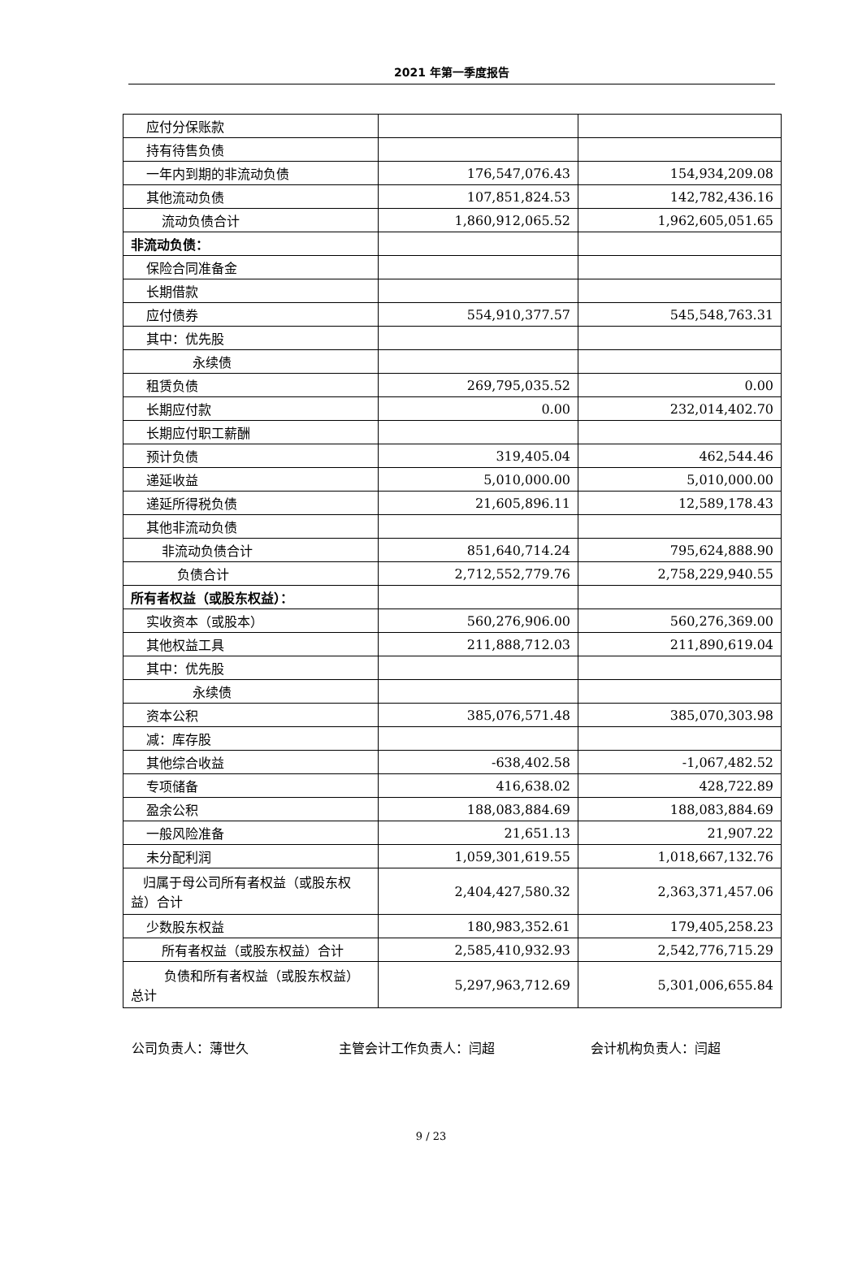2021 年第一季度报告
| 应付分保账款 | | |
| 持有待售负债 | | |
| 一年内到期的非流动负债 | 176,547,076.43 | 154,934,209.08 |
| 其他流动负债 | 107,851,824.53 | 142,782,436.16 |
| 流动负债合计 | 1,860,912,065.52 | 1,962,605,051.65 |
| 非流动负债： | | |
| 保险合同准备金 | | |
| 长期借款 | | |
| 应付债券 | 554,910,377.57 | 545,548,763.31 |
| 其中：优先股 | | |
| 永续债 | | |
| 租赁负债 | 269,795,035.52 | 0.00 |
| 长期应付款 | 0.00 | 232,014,402.70 |
| 长期应付职工薪酬 | | |
| 预计负债 | 319,405.04 | 462,544.46 |
| 递延收益 | 5,010,000.00 | 5,010,000.00 |
| 递延所得税负债 | 21,605,896.11 | 12,589,178.43 |
| 其他非流动负债 | | |
| 非流动负债合计 | 851,640,714.24 | 795,624,888.90 |
| 负债合计 | 2,712,552,779.76 | 2,758,229,940.55 |
| 所有者权益（或股东权益）： | | |
| 实收资本（或股本） | 560,276,906.00 | 560,276,369.00 |
| 其他权益工具 | 211,888,712.03 | 211,890,619.04 |
| 其中：优先股 | | |
| 永续债 | | |
| 资本公积 | 385,076,571.48 | 385,070,303.98 |
| 减：库存股 | | |
| 其他综合收益 | -638,402.58 | -1,067,482.52 |
| 专项储备 | 416,638.02 | 428,722.89 |
| 盈余公积 | 188,083,884.69 | 188,083,884.69 |
| 一般风险准备 | 21,651.13 | 21,907.22 |
| 未分配利润 | 1,059,301,619.55 | 1,018,667,132.76 |
| 归属于母公司所有者权益（或股东权益）合计 | 2,404,427,580.32 | 2,363,371,457.06 |
| 少数股东权益 | 180,983,352.61 | 179,405,258.23 |
| 所有者权益（或股东权益）合计 | 2,585,410,932.93 | 2,542,776,715.29 |
| 负债和所有者权益（或股东权益）总计 | 5,297,963,712.69 | 5,301,006,655.84 |
公司负责人：薄世久 主管会计工作负责人：闫超 会计机构负责人：闫超
9 / 23